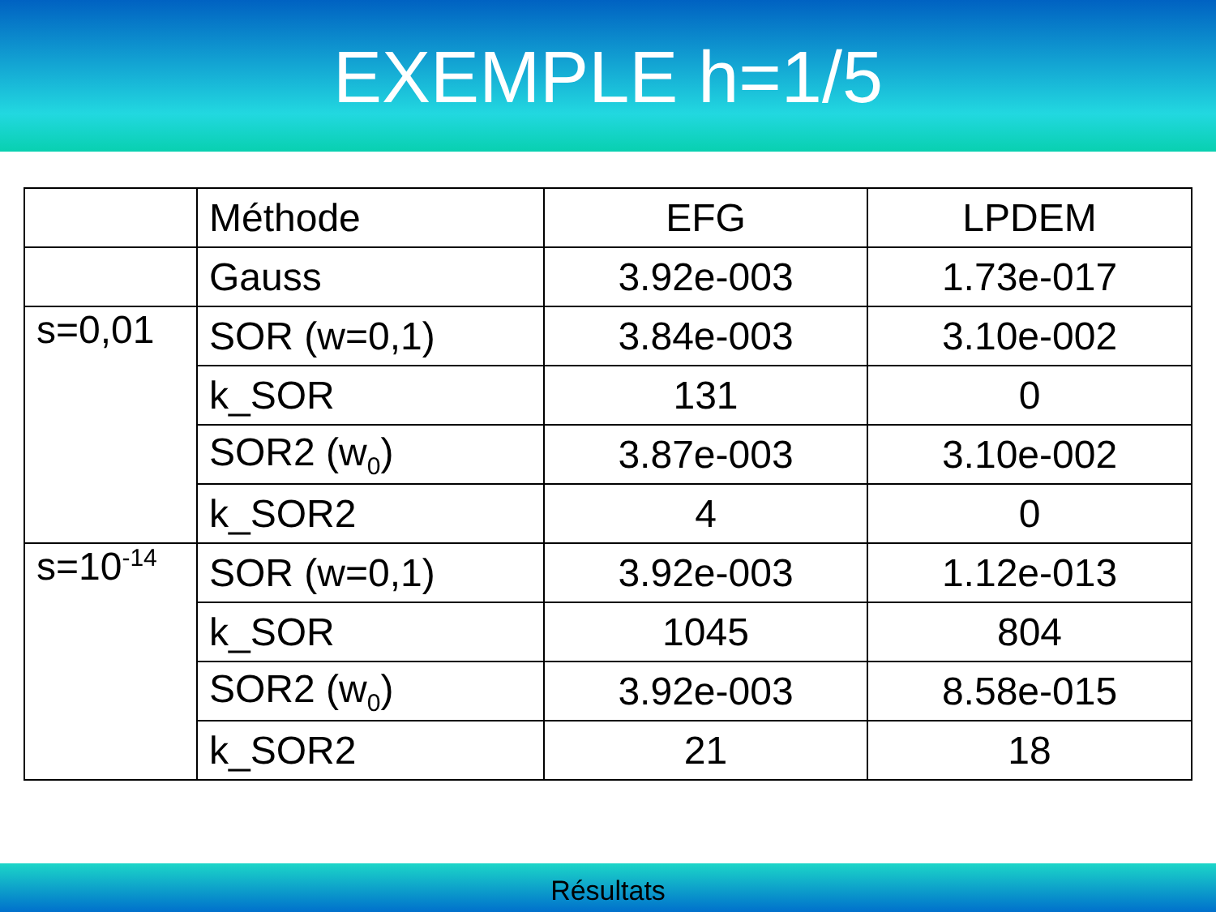EXEMPLE h=1/5
| | Méthode | EFG | LPDEM |
| | Gauss | 3.92e-003 | 1.73e-017 |
| s=0,01 | SOR (w=0,1) | 3.84e-003 | 3.10e-002 |
| | k_SOR | 131 | 0 |
| | SOR2 (w<sub>0</sub>) | 3.87e-003 | 3.10e-002 |
| | k_SOR2 | 4 | 0 |
| s=10<sup>-14</sup> | SOR (w=0,1) | 3.92e-003 | 1.12e-013 |
| | k_SOR | 1045 | 804 |
| | SOR2 (w<sub>0</sub>) | 3.92e-003 | 8.58e-015 |
| | k_SOR2 | 21 | 18 |
Résultats